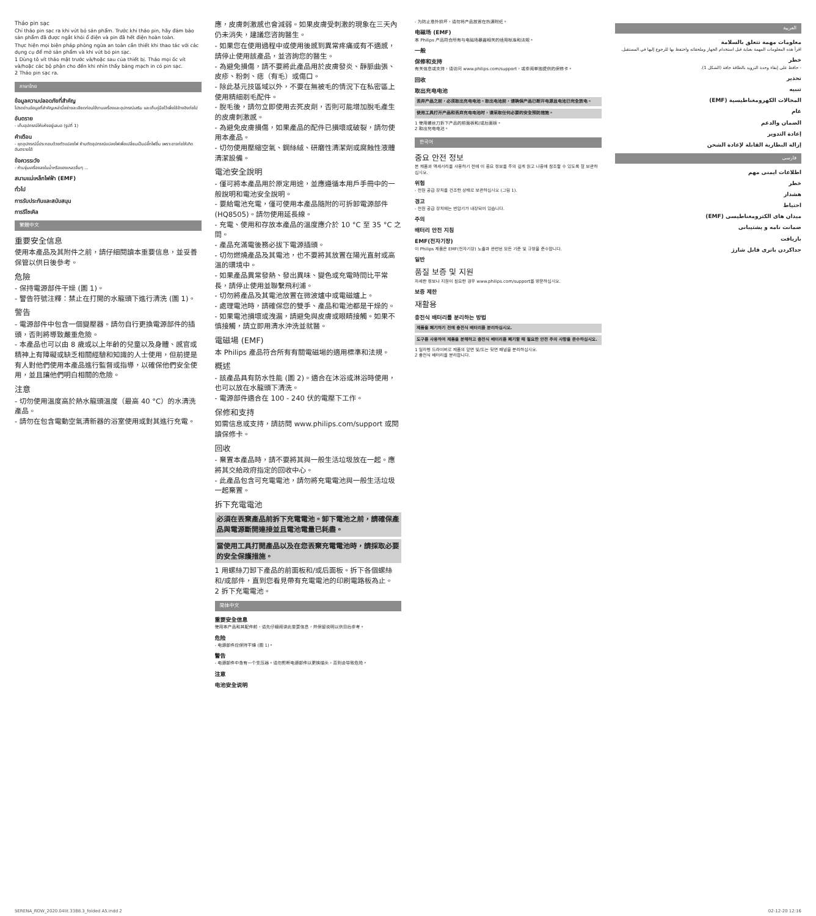Tháo pin sạc
Chỉ tháo pin sạc ra khi vứt bỏ sản phẩm. Trước khi tháo pin, hãy đảm bảo sản phẩm đã được ngắt khỏi ổ điện và pin đã hết điện hoàn toàn.
Thực hiện mọi biện pháp phòng ngừa an toàn cần thiết khi thao tác với các dụng cụ để mở sản phẩm và khi vứt bỏ pin sạc.
1 Dùng tô vít tháo mặt trước và/hoặc sau của thiết bị. Tháo mọi ốc vít và/hoặc các bộ phận cho đến khi nhìn thấy bảng mạch in có pin sạc.
2 Tháo pin sạc ra.
ภาษาไทย
ข้อมูลความปลอดภัยที่สำคัญ
โปรดอ่านข้อมูลที่สำคัญเหล่านี้อย่างละเอียดก่อนใช้งานเครื่องและอุปกรณ์เสริม และเก็บคู่มือไว้เพื่อใช้อ้างอิงต่อไป
อันตราย
- เก็บอุปกรณ์ให้แห้งอยู่เสมอ (รูปที่ 1)
คำเตือน
- ชุดอุปกรณ์นี้ประกอบด้วยตัวแปลงไฟ ห้ามตัดอุปกรณ์แปลงไฟเพื่อเปลี่ยนเป็นปลั๊กไฟอื่น เพราะอาจก่อให้เกิดอันตรายได้
ข้อควรระวัง
- ห้ามจุ่มเครื่องลงในน้ำหรือของเหลวอื่นๆ ...
สนามแม่เหล็กไฟฟ้า (EMF)
ทั่วไป
การรับประกันและสนับสนุน
การรีไซเคิล
繁體中文
重要安全信息
使用本產品及其附件之前，請仔細閱讀本重要信息，並妥善保管以供日後參考。
危險
- 保持電源部件干燥 (圖 1)。
- 警告符號注釋：禁止在打開的水龍頭下進行清洗 (圖 1)。
警告
- 電源部件中包含一個變壓器。請勿自行更換電源部件的插頭，否則將導致嚴重危險。
- 本產品也可以由 8 歲或以上年齡的兒童以及身體、感官或精神上有障礙或缺乏相關經驗和知識的人士使用，但前提是有人對他們使用本產品進行監督或指導，以確保他們安全使用，並且讓他們明白相關的危險。
注意
- 切勿使用溫度高於熱水龍頭溫度（最高 40 °C）的水清洗產品。
- 請勿在包含電動空氣清新器的浴室使用或對其進行充電。
應，皮膚刺激感也會減弱。如果皮膚受刺激的現象在三天內仍未消失，建議您咨詢醫生。
- 如果您在使用過程中或使用後感到異常疼痛或有不適感，請停止使用該產品，並咨詢您的醫生。
- 為避免損傷，請不要將此產品用於皮膚發炎、靜脈曲張、皮疹、粉刺、痣（有毛）或傷口。
- 除此基元技區域以外，不要在無被毛的情況下在私密區上使用精細剃毛配件。
- 脫毛後，請勿立即使用去死皮劑，否則可能增加脫毛產生的皮膚刺激感。
- 為避免皮膚損傷，如果產品的配件已損壞或破裂，請勿使用本產品。
- 切勿使用壓縮空氣、鋼絲絨、研磨性清潔劑或腐蝕性液體清潔設備。
電池安全說明
- 僅可將本產品用於原定用途，並應遵循本用戶手冊中的一般說明和電池安全說明。
- 要給電池充電，僅可使用本產品隨附的可拆卸電源部件 (HQ8505)。請勿使用延長線。
- 充電、使用和存放本產品的溫度應介於 10 °C 至 35 °C 之間。
- 產品充滿電後務必拔下電源插頭。
- 切勿燃燒產品及其電池，也不要將其放置在陽光直射或高溫的環境中。
- 如果產品異常發熱、發出異味、變色或充電時間比平常長，請停止使用並聯繫飛利浦。
- 切勿將產品及其電池放置在微波爐中或電磁爐上。
- 處理電池時，請確保您的雙手、產品和電池都是干燥的。
- 如果電池損壞或洩漏，請避免與皮膚或眼睛接觸。如果不慎接觸，請立即用清水沖洗並就醫。
電磁場 (EMF)
本 Philips 產品符合所有有關電磁場的適用標準和法規。
概述
- 該產品具有防水性能 (圖 2)。適合在沐浴或淋浴時使用，也可以放在水龍頭下清洗。
- 電源部件適合在 100 - 240 伏的電壓下工作。
保修和支持
如需信息或支持，請訪問 www.philips.com/support 或閱讀保修卡。
回收
- 棄置本產品時，請不要將其與一般生活垃圾放在一起。應將其交給政府指定的回收中心。
- 此產品包含可充電電池，請勿將充電電池與一般生活垃圾一起棄置。
拆下充電電池
必須在丟棄產品前拆下充電電池。卸下電池之前，請確保產品與電源斷開連接並且電池電量已耗盡。
當使用工具打開產品以及在您丟棄充電電池時，請採取必要的安全保護措施。
1 用螺絲刀卸下產品的前面板和/或后面板。拆下各個螺絲和/或部件，直到您看見帶有充電電池的印刷電路板為止。
2 拆下充電電池。
简体中文
重要安全信息
使用本产品和其配件前，请先仔细阅读此重要信息，并保留说明以供日后参考。
危险
- 电源部件应保持干燥 (图 1)。
警告
- 电源部件中含有一个变压器。请勿剪断电源部件以更换插头，否则会导致危险。
注意
电池安全说明
- 为防止意外损坏，请勿将产品放置在热源附近。
电磁场 (EMF)
本 Philips 产品符合所有与电磁场暴露相关的适用标准和法规。
一般
保修和支持
有关信息或支持，请访问 www.philips.com/support，或参阅单独提供的保修卡。
回收
取出充电电池
丢弃产品之前，必须取出充电电池。取出电池前，请确保产品已断开电源且电池已完全放电。
使用工具打开产品和丢弃充电电池时，请采取任何必要的安全预防措施。
1 使用螺丝刀拆下产品的前面板和/或后面板。
2 取出充电电池。
한국어
중요 안전 정보
본 제품과 액세서리를 사용하기 전에 이 중요 정보를 주의 깊게 읽고 나중에 참조할 수 있도록 잘 보관하십시오.
위험
- 전원 공급 장치를 건조한 상태로 보관하십시오 (그림 1).
경고
- 전원 공급 장치에는 변압기가 내장되어 있습니다.
주의
배터리 안전 지침
EMF(전자기장)
이 Philips 제품은 EMF(전자기장) 노출과 관련된 모든 기준 및 규정을 준수합니다.
일반
품질 보증 및 지원
자세한 정보나 지원이 필요한 경우 www.philips.com/support를 방문하십시오.
보증 제한
재활용
충전식 배터리를 분리하는 방법
제품을 폐기하기 전에 충전식 배터리를 분리하십시오.
도구를 사용하여 제품을 분해하고 충전식 배터리를 폐기할 때 필요한 안전 주의 사항을 준수하십시오.
1 일자형 드라이버로 제품의 앞면 및/또는 뒷면 패널을 분리하십시오.
2 충전식 배터리를 분리합니다.
العربية
معلومات مهمة تتعلق بالسلامة
اقرأ هذه المعلومات المهمة بعناية قبل استخدام الجهاز وملحقاته واحتفظ بها للرجوع إليها في المستقبل.
خطر
- حافظ على إبقاء وحدة التزويد بالطاقة جافة (الشكل 1).
تحذير
تنبيه
المجالات الكهرومغناطيسية (EMF)
عام
الضمان والدعم
إعادة التدوير
إزالة البطارية القابلة لإعادة الشحن
فارسی
اطلاعات ایمنی مهم
خطر
هشدار
احتیاط
میدان های الکترومغناطیسی (EMF)
ضمانت نامه و پشتیبانی
بازیافت
جداکردن باتری قابل شارژ
SERENA_ROW_2020.04lit.3388.3_folded A5.indd 2 02-12-20 12:16